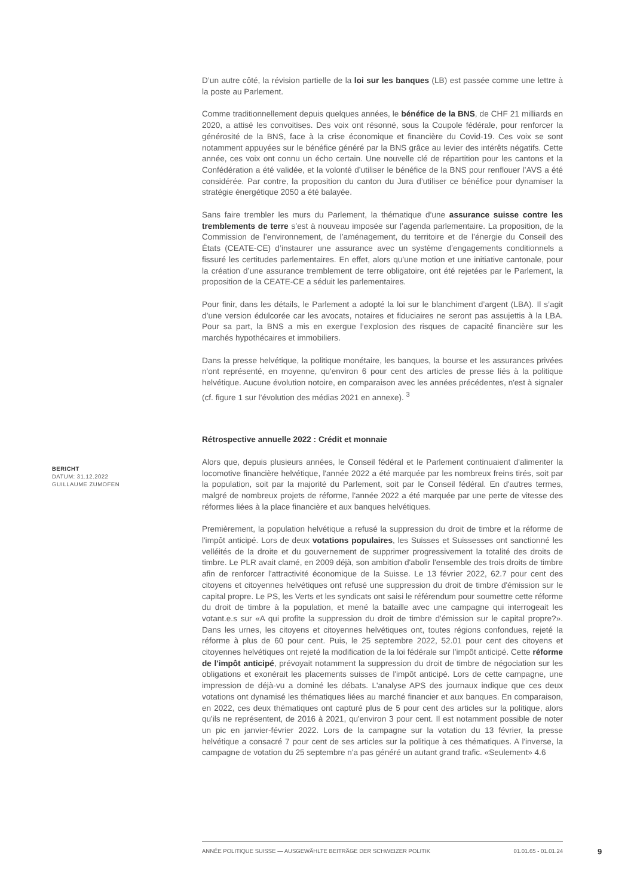D’un autre côté, la révision partielle de la loi sur les banques (LB) est passée comme une lettre à la poste au Parlement.
Comme traditionnellement depuis quelques années, le bénéfice de la BNS, de CHF 21 milliards en 2020, a attisé les convoitises. Des voix ont résonné, sous la Coupole fédérale, pour renforcer la générosité de la BNS, face à la crise économique et financière du Covid-19. Ces voix se sont notamment appuyées sur le bénéfice généré par la BNS grâce au levier des intérêts négatifs. Cette année, ces voix ont connu un écho certain. Une nouvelle clé de répartition pour les cantons et la Confédération a été validée, et la volonté d’utiliser le bénéfice de la BNS pour renflouer l’AVS a été considérée. Par contre, la proposition du canton du Jura d’utiliser ce bénéfice pour dynamiser la stratégie énergétique 2050 a été balayée.
Sans faire trembler les murs du Parlement, la thématique d’une assurance suisse contre les tremblements de terre s’est à nouveau imposée sur l’agenda parlementaire. La proposition, de la Commission de l’environnement, de l’aménagement, du territoire et de l’énergie du Conseil des États (CEATE-CE) d’instaurer une assurance avec un système d’engagements conditionnels a fissuré les certitudes parlementaires. En effet, alors qu’une motion et une initiative cantonale, pour la création d’une assurance tremblement de terre obligatoire, ont été rejetées par le Parlement, la proposition de la CEATE-CE a séduit les parlementaires.
Pour finir, dans les détails, le Parlement a adopté la loi sur le blanchiment d’argent (LBA). Il s’agit d’une version édulcorée car les avocats, notaires et fiduciaires ne seront pas assujettis à la LBA. Pour sa part, la BNS a mis en exergue l’explosion des risques de capacité financière sur les marchés hypothécaires et immobiliers.
Dans la presse helvétique, la politique monétaire, les banques, la bourse et les assurances privées n'ont représenté, en moyenne, qu'environ 6 pour cent des articles de presse liés à la politique helvétique. Aucune évolution notoire, en comparaison avec les années précédentes, n'est à signaler (cf. figure 1 sur l’évolution des médias 2021 en annexe). <sup>3</sup>
Rétrospective annuelle 2022 : Crédit et monnaie
Alors que, depuis plusieurs années, le Conseil fédéral et le Parlement continuaient d'alimenter la locomotive financière helvétique, l'année 2022 a été marquée par les nombreux freins tirés, soit par la population, soit par la majorité du Parlement, soit par le Conseil fédéral. En d'autres termes, malgré de nombreux projets de réforme, l'année 2022 a été marquée par une perte de vitesse des réformes liées à la place financière et aux banques helvétiques.
Premièrement, la population helvétique a refusé la suppression du droit de timbre et la réforme de l'impôt anticipé. Lors de deux votations populaires, les Suisses et Suissesses ont sanctionné les velléités de la droite et du gouvernement de supprimer progressivement la totalité des droits de timbre. Le PLR avait clamé, en 2009 déjà, son ambition d'abolir l'ensemble des trois droits de timbre afin de renforcer l'attractivité économique de la Suisse. Le 13 février 2022, 62.7 pour cent des citoyens et citoyennes helvétiques ont refusé une suppression du droit de timbre d'émission sur le capital propre. Le PS, les Verts et les syndicats ont saisi le référendum pour soumettre cette réforme du droit de timbre à la population, et mené la bataille avec une campagne qui interrogeait les votant.e.s sur «A qui profite la suppression du droit de timbre d'émission sur le capital propre?». Dans les urnes, les citoyens et citoyennes helvétiques ont, toutes régions confondues, rejeté la réforme à plus de 60 pour cent. Puis, le 25 septembre 2022, 52.01 pour cent des citoyens et citoyennes helvétiques ont rejeté la modification de la loi fédérale sur l’impôt anticipé. Cette réforme de l'impôt anticipé, prévoyait notamment la suppression du droit de timbre de négociation sur les obligations et exonérait les placements suisses de l'impôt anticipé. Lors de cette campagne, une impression de déjà-vu a dominé les débats. L'analyse APS des journaux indique que ces deux votations ont dynamisé les thématiques liées au marché financier et aux banques. En comparaison, en 2022, ces deux thématiques ont capturé plus de 5 pour cent des articles sur la politique, alors qu'ils ne représentent, de 2016 à 2021, qu'environ 3 pour cent. Il est notamment possible de noter un pic en janvier-février 2022. Lors de la campagne sur la votation du 13 février, la presse helvétique a consacré 7 pour cent de ses articles sur la politique à ces thématiques. A l'inverse, la campagne de votation du 25 septembre n'a pas généré un autant grand trafic. «Seulement» 4.6
BERICHT
DATUM: 31.12.2022
GUILLAUME ZUMOFEN
ANNÉE POLITIQUE SUISSE — AUSGEWÄHLTE BEITRÄGE DER SCHWEIZER POLITIK 01.01.65 - 01.01.24
9